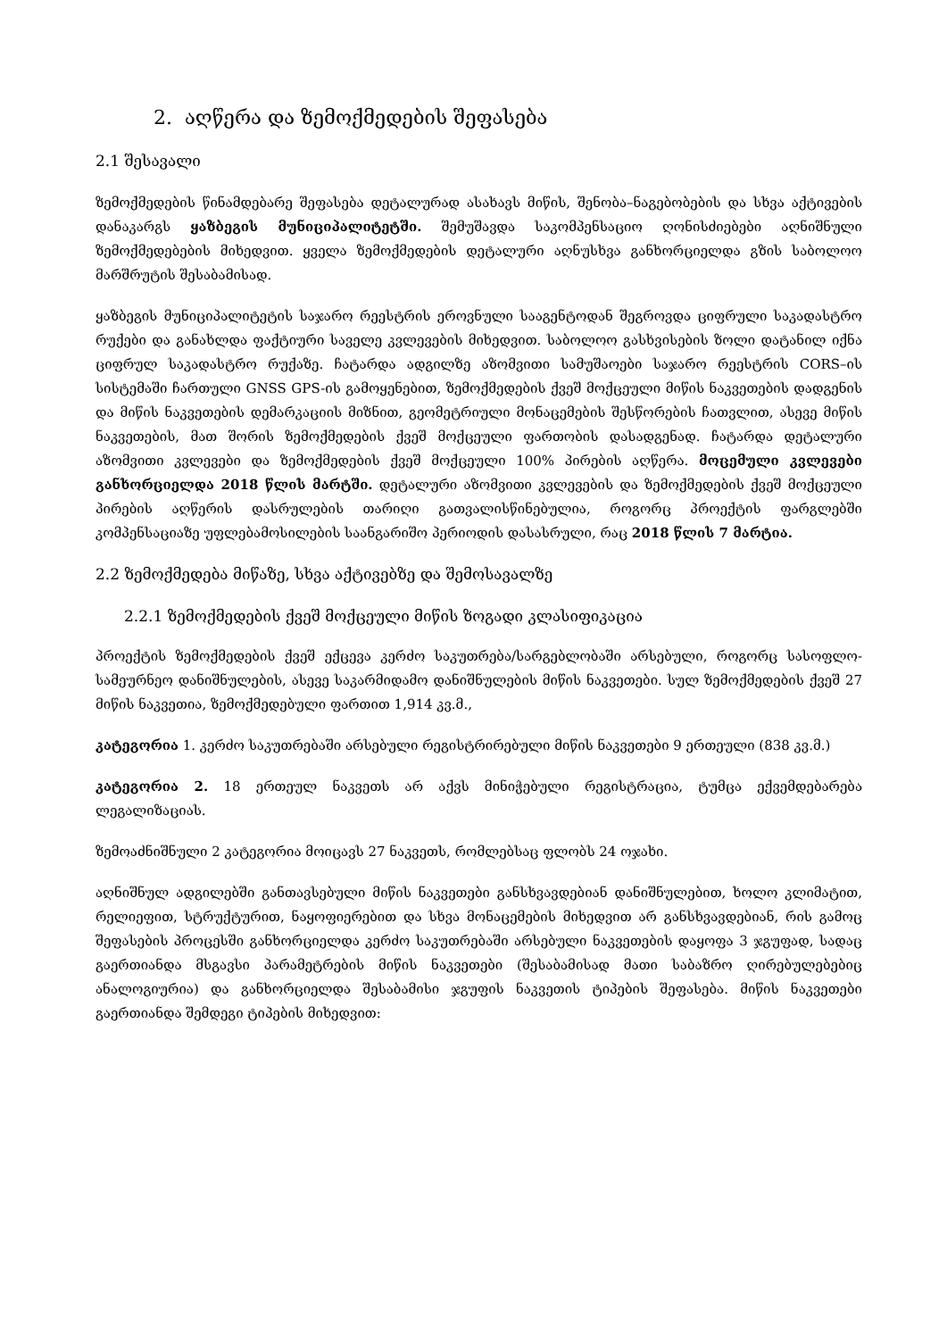2. აღწერა და ზემოქმედების შეფასება
2.1 შესავალი
ზემოქმედების წინამდებარე შეფასება დეტალურად ასახავს მიწის, შენობა–ნაგებობების და სხვა აქტივების დანაკარგს ყაზბეგის მუნიციპალიტეტში. შემუშავდა საკომპენსაციო ღონისძიებები აღნიშნული ზემოქმედებების მიხედვით. ყველა ზემოქმედების დეტალური აღნუსხვა განხორციელდა გზის საბოლოო მარშრუტის შესაბამისად.
ყაზბეგის მუნიციპალიტეტის საჯარო რეესტრის ეროვნული სააგენტოდან შეგროვდა ციფრული საკადასტრო რუქები და განახლდა ფაქტიური საველე კვლევების მიხედვით. საბოლოო გასხვისების ზოლი დატანილ იქნა ციფრულ საკადასტრო რუქაზე. ჩატარდა ადგილზე აზომვითი სამუშაოები საჯარო რეესტრის CORS–ის სისტემაში ჩართული GNSS GPS-ის გამოყენებით, ზემოქმედების ქვეშ მოქცეული მიწის ნაკვეთების დადგენის და მიწის ნაკვეთების დემარკაციის მიზნით, გეომეტრიული მონაცემების შესწორების ჩათვლით, ასევე მიწის ნაკვეთების, მათ შორის ზემოქმედების ქვეშ მოქცეული ფართობის დასადგენად. ჩატარდა დეტალური აზომვითი კვლევები და ზემოქმედების ქვეშ მოქცეული 100% პირების აღწერა. მოცემული კვლევები განხორციელდა 2018 წლის მარტში. დეტალური აზომვითი კვლევების და ზემოქმედების ქვეშ მოქცეული პირების აღწერის დასრულების თარიღი გათვალისწინებულია, როგორც პროექტის ფარგლებში კომპენსაციაზე უფლებამოსილების საანგარიშო პერიოდის დასასრული, რაც 2018 წლის 7 მარტია.
2.2 ზემოქმედება მიწაზე, სხვა აქტივებზე და შემოსავალზე
2.2.1 ზემოქმედების ქვეშ მოქცეული მიწის ზოგადი კლასიფიკაცია
პროექტის ზემოქმედების ქვეშ ექცევა კერძო საკუთრება/სარგებლობაში არსებული, როგორც სასოფლო-სამეურნეო დანიშნულების, ასევე საკარმიდამო დანიშნულების მიწის ნაკვეთები. სულ ზემოქმედების ქვეშ 27 მიწის ნაკვეთია, ზემოქმედებული ფართით 1,914 კვ.მ.,
კატეგორია 1. კერძო საკუთრებაში არსებული რეგისტრირებული მიწის ნაკვეთები 9 ერთეული (838 კვ.მ.)
კატეგორია 2. 18 ერთეულ ნაკვეთს არ აქვს მინიჭებული რეგისტრაცია, ტუმცა ექვემდებარება ლეგალიზაციას.
ზემოაძნიშნული 2 კატეგორია მოიცავს 27 ნაკვეთს, რომლებსაც ფლობს 24 ოჯახი.
აღნიშნულ ადგილებში განთავსებული მიწის ნაკვეთები განსხვავდებიან დანიშნულებით, ხოლო კლიმატით, რელიეფით, სტრუქტურით, ნაყოფიერებით და სხვა მონაცემების მიხედვით არ განსხვავდებიან, რის გამოც შეფასების პროცესში განხორციელდა კერძო საკუთრებაში არსებული ნაკვეთების დაყოფა 3 ჯგუფად, სადაც გაერთიანდა მსგავსი პარამეტრების მიწის ნაკვეთები (შესაბამისად მათი საბაზრო ღირებულებებიც ანალოგიურია) და განხორციელდა შესაბამისი ჯგუფის ნაკვეთის ტიპების შეფასება. მიწის ნაკვეთები გაერთიანდა შემდეგი ტიპების მიხედვით: